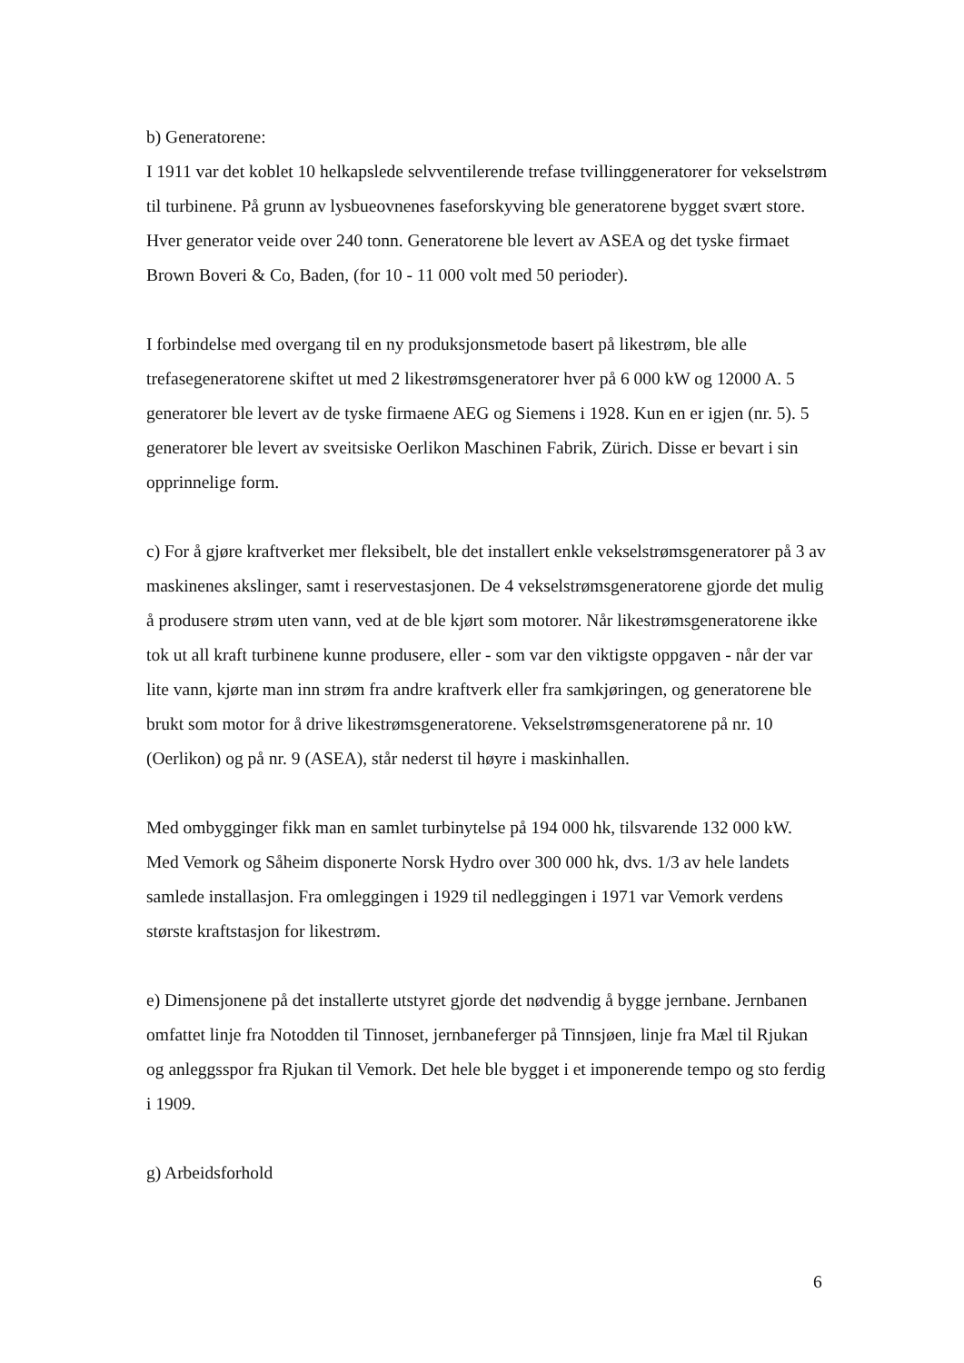b) Generatorene:
I 1911 var det koblet 10 helkapslede selvventilerende trefase tvillinggeneratorer for vekselstrøm til turbinene. På grunn av lysbueovnenes faseforskyving ble generatorene bygget svært store. Hver generator veide over 240 tonn. Generatorene ble levert av ASEA og det tyske firmaet Brown Boveri & Co, Baden, (for 10 - 11 000 volt med 50 perioder).
I forbindelse med overgang til en ny produksjonsmetode basert på likestrøm, ble alle trefasegeneratorene skiftet ut med 2 likestrømsgeneratorer hver på 6 000 kW og 12000 A. 5 generatorer ble levert av de tyske firmaene AEG og Siemens i 1928. Kun en er igjen (nr. 5). 5 generatorer ble levert av sveitsiske Oerlikon Maschinen Fabrik, Zürich. Disse er bevart i sin opprinnelige form.
c) For å gjøre kraftverket mer fleksibelt, ble det installert enkle vekselstrømsgeneratorer på 3 av maskinenes akslinger, samt i reservestasjonen. De 4 vekselstrømsgeneratorene gjorde det mulig å produsere strøm uten vann, ved at de ble kjørt som motorer. Når likestrømsgeneratorene ikke tok ut all kraft turbinene kunne produsere, eller - som var den viktigste oppgaven - når der var lite vann, kjørte man inn strøm fra andre kraftverk eller fra samkjøringen, og generatorene ble brukt som motor for å drive likestrømsgeneratorene. Vekselstrømsgeneratorene på nr. 10 (Oerlikon) og på nr. 9 (ASEA), står nederst til høyre i maskinhallen.
Med ombygginger fikk man en samlet turbinytelse på 194 000 hk, tilsvarende 132 000 kW. Med Vemork og Såheim disponerte Norsk Hydro over 300 000 hk, dvs. 1/3 av hele landets samlede installasjon. Fra omleggingen i 1929 til nedleggingen i 1971 var Vemork verdens største kraftstasjon for likestrøm.
e) Dimensjonene på det installerte utstyret gjorde det nødvendig å bygge jernbane. Jernbanen omfattet linje fra Notodden til Tinnoset, jernbaneferger på Tinnsjøen, linje fra Mæl til Rjukan og anleggsspor fra Rjukan til Vemork. Det hele ble bygget i et imponerende tempo og sto ferdig i 1909.
g) Arbeidsforhold
6